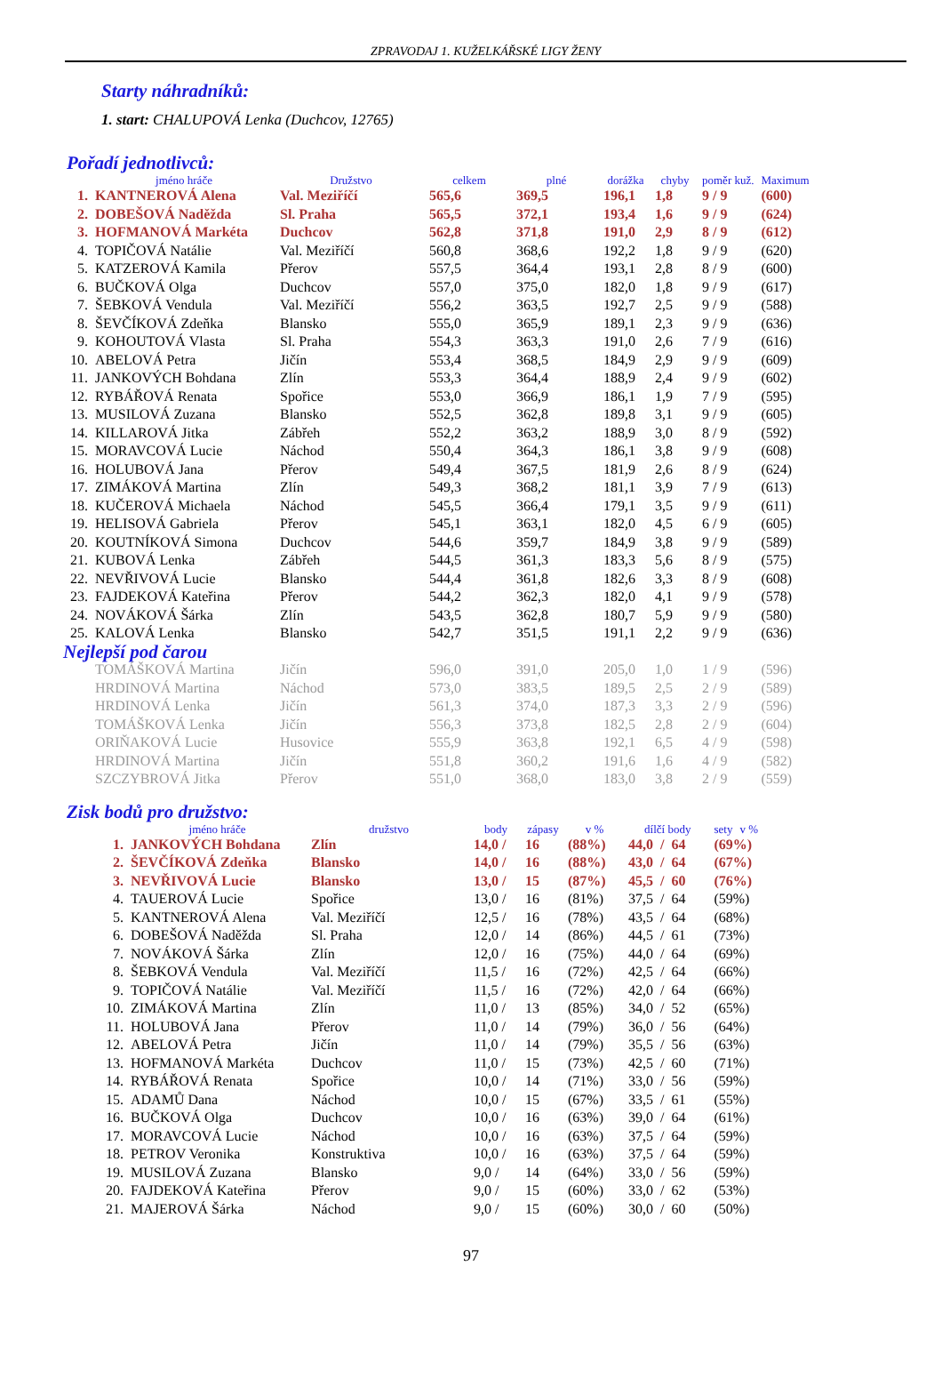ZPRAVODAJ 1. KUŽELKÁŘSKÉ LIGY ŽENY
Starty náhradníků:
1. start: CHALUPOVÁ Lenka (Duchcov, 12765)
Pořadí jednotlivců:
| | jméno hráče | Družstvo | celkem | plné | dorážka | chyby | poměr kuž. | Maximum |
| --- | --- | --- | --- | --- | --- | --- | --- | --- |
| 1. | KANTNEROVÁ Alena | Val. Meziříčí | 565,6 | 369,5 | 196,1 | 1,8 | 9 / 9 | (600) |
| 2. | DOBEŠOVÁ Naděžda | Sl. Praha | 565,5 | 372,1 | 193,4 | 1,6 | 9 / 9 | (624) |
| 3. | HOFMANOVÁ Markéta | Duchcov | 562,8 | 371,8 | 191,0 | 2,9 | 8 / 9 | (612) |
| 4. | TOPIČOVÁ Natálie | Val. Meziříčí | 560,8 | 368,6 | 192,2 | 1,8 | 9 / 9 | (620) |
| 5. | KATZEROVÁ Kamila | Přerov | 557,5 | 364,4 | 193,1 | 2,8 | 8 / 9 | (600) |
| 6. | BUČKOVÁ Olga | Duchcov | 557,0 | 375,0 | 182,0 | 1,8 | 9 / 9 | (617) |
| 7. | ŠEBKOVÁ Vendula | Val. Meziříčí | 556,2 | 363,5 | 192,7 | 2,5 | 9 / 9 | (588) |
| 8. | ŠEVČÍKOVÁ Zdeňka | Blansko | 555,0 | 365,9 | 189,1 | 2,3 | 9 / 9 | (636) |
| 9. | KOHOUTOVÁ Vlasta | Sl. Praha | 554,3 | 363,3 | 191,0 | 2,6 | 7 / 9 | (616) |
| 10. | ABELOVÁ Petra | Jičín | 553,4 | 368,5 | 184,9 | 2,9 | 9 / 9 | (609) |
| 11. | JANKOVÝCH Bohdana | Zlín | 553,3 | 364,4 | 188,9 | 2,4 | 9 / 9 | (602) |
| 12. | RYBÁŘOVÁ Renata | Spořice | 553,0 | 366,9 | 186,1 | 1,9 | 7 / 9 | (595) |
| 13. | MUSILOVÁ Zuzana | Blansko | 552,5 | 362,8 | 189,8 | 3,1 | 9 / 9 | (605) |
| 14. | KILLAROVÁ Jitka | Zábřeh | 552,2 | 363,2 | 188,9 | 3,0 | 8 / 9 | (592) |
| 15. | MORAVCOVÁ Lucie | Náchod | 550,4 | 364,3 | 186,1 | 3,8 | 9 / 9 | (608) |
| 16. | HOLUBOVÁ Jana | Přerov | 549,4 | 367,5 | 181,9 | 2,6 | 8 / 9 | (624) |
| 17. | ZIMÁKOVÁ Martina | Zlín | 549,3 | 368,2 | 181,1 | 3,9 | 7 / 9 | (613) |
| 18. | KUČEROVÁ Michaela | Náchod | 545,5 | 366,4 | 179,1 | 3,5 | 9 / 9 | (611) |
| 19. | HELISOVÁ Gabriela | Přerov | 545,1 | 363,1 | 182,0 | 4,5 | 6 / 9 | (605) |
| 20. | KOUTNÍKOVÁ Simona | Duchcov | 544,6 | 359,7 | 184,9 | 3,8 | 9 / 9 | (589) |
| 21. | KUBOVÁ Lenka | Zábřeh | 544,5 | 361,3 | 183,3 | 5,6 | 8 / 9 | (575) |
| 22. | NEVŘIVOVÁ Lucie | Blansko | 544,4 | 361,8 | 182,6 | 3,3 | 8 / 9 | (608) |
| 23. | FAJDEKOVÁ Kateřina | Přerov | 544,2 | 362,3 | 182,0 | 4,1 | 9 / 9 | (578) |
| 24. | NOVÁKOVÁ Šárka | Zlín | 543,5 | 362,8 | 180,7 | 5,9 | 9 / 9 | (580) |
| 25. | KALOVÁ Lenka | Blansko | 542,7 | 351,5 | 191,1 | 2,2 | 9 / 9 | (636) |
| Nejlepší pod čarou | | | | | | | | |
| | TOMÁŠKOVÁ Martina | Jičín | 596,0 | 391,0 | 205,0 | 1,0 | 1 / 9 | (596) |
| | HRDINOVÁ Martina | Náchod | 573,0 | 383,5 | 189,5 | 2,5 | 2 / 9 | (589) |
| | HRDINOVÁ Lenka | Jičín | 561,3 | 374,0 | 187,3 | 3,3 | 2 / 9 | (596) |
| | TOMÁŠKOVÁ Lenka | Jičín | 556,3 | 373,8 | 182,5 | 2,8 | 2 / 9 | (604) |
| | ORIŇAKOVÁ Lucie | Husovice | 555,9 | 363,8 | 192,1 | 6,5 | 4 / 9 | (598) |
| | HRDINOVÁ Martina | Jičín | 551,8 | 360,2 | 191,6 | 1,6 | 4 / 9 | (582) |
| | SZCZYBROVÁ Jitka | Přerov | 551,0 | 368,0 | 183,0 | 3,8 | 2 / 9 | (559) |
Zisk bodů pro družstvo:
| | jméno hráče | družstvo | body | zápasy | v % | dílčí body | | | sety | v % |
| --- | --- | --- | --- | --- | --- | --- | --- | --- | --- | --- |
| 1. | JANKOVÝCH Bohdana | Zlín | 14,0 / | 16 | (88%) | 44,0 | / | 64 | (69%) | |
| 2. | ŠEVČÍKOVÁ Zdeňka | Blansko | 14,0 / | 16 | (88%) | 43,0 | / | 64 | (67%) | |
| 3. | NEVŘIVOVÁ Lucie | Blansko | 13,0 / | 15 | (87%) | 45,5 | / | 60 | (76%) | |
| 4. | TAUEROVÁ Lucie | Spořice | 13,0 / | 16 | (81%) | 37,5 | / | 64 | (59%) | |
| 5. | KANTNEROVÁ Alena | Val. Meziříčí | 12,5 / | 16 | (78%) | 43,5 | / | 64 | (68%) | |
| 6. | DOBEŠOVÁ Naděžda | Sl. Praha | 12,0 / | 14 | (86%) | 44,5 | / | 61 | (73%) | |
| 7. | NOVÁKOVÁ Šárka | Zlín | 12,0 / | 16 | (75%) | 44,0 | / | 64 | (69%) | |
| 8. | ŠEBKOVÁ Vendula | Val. Meziříčí | 11,5 / | 16 | (72%) | 42,5 | / | 64 | (66%) | |
| 9. | TOPIČOVÁ Natálie | Val. Meziříčí | 11,5 / | 16 | (72%) | 42,0 | / | 64 | (66%) | |
| 10. | ZIMÁKOVÁ Martina | Zlín | 11,0 / | 13 | (85%) | 34,0 | / | 52 | (65%) | |
| 11. | HOLUBOVÁ Jana | Přerov | 11,0 / | 14 | (79%) | 36,0 | / | 56 | (64%) | |
| 12. | ABELOVÁ Petra | Jičín | 11,0 / | 14 | (79%) | 35,5 | / | 56 | (63%) | |
| 13. | HOFMANOVÁ Markéta | Duchcov | 11,0 / | 15 | (73%) | 42,5 | / | 60 | (71%) | |
| 14. | RYBÁŘOVÁ Renata | Spořice | 10,0 / | 14 | (71%) | 33,0 | / | 56 | (59%) | |
| 15. | ADAMŮ Dana | Náchod | 10,0 / | 15 | (67%) | 33,5 | / | 61 | (55%) | |
| 16. | BUČKOVÁ Olga | Duchcov | 10,0 / | 16 | (63%) | 39,0 | / | 64 | (61%) | |
| 17. | MORAVCOVÁ Lucie | Náchod | 10,0 / | 16 | (63%) | 37,5 | / | 64 | (59%) | |
| 18. | PETROV Veronika | Konstruktiva | 10,0 / | 16 | (63%) | 37,5 | / | 64 | (59%) | |
| 19. | MUSILOVÁ Zuzana | Blansko | 9,0 / | 14 | (64%) | 33,0 | / | 56 | (59%) | |
| 20. | FAJDEKOVÁ Kateřina | Přerov | 9,0 / | 15 | (60%) | 33,0 | / | 62 | (53%) | |
| 21. | MAJEROVÁ Šárka | Náchod | 9,0 / | 15 | (60%) | 30,0 | / | 60 | (50%) | |
97